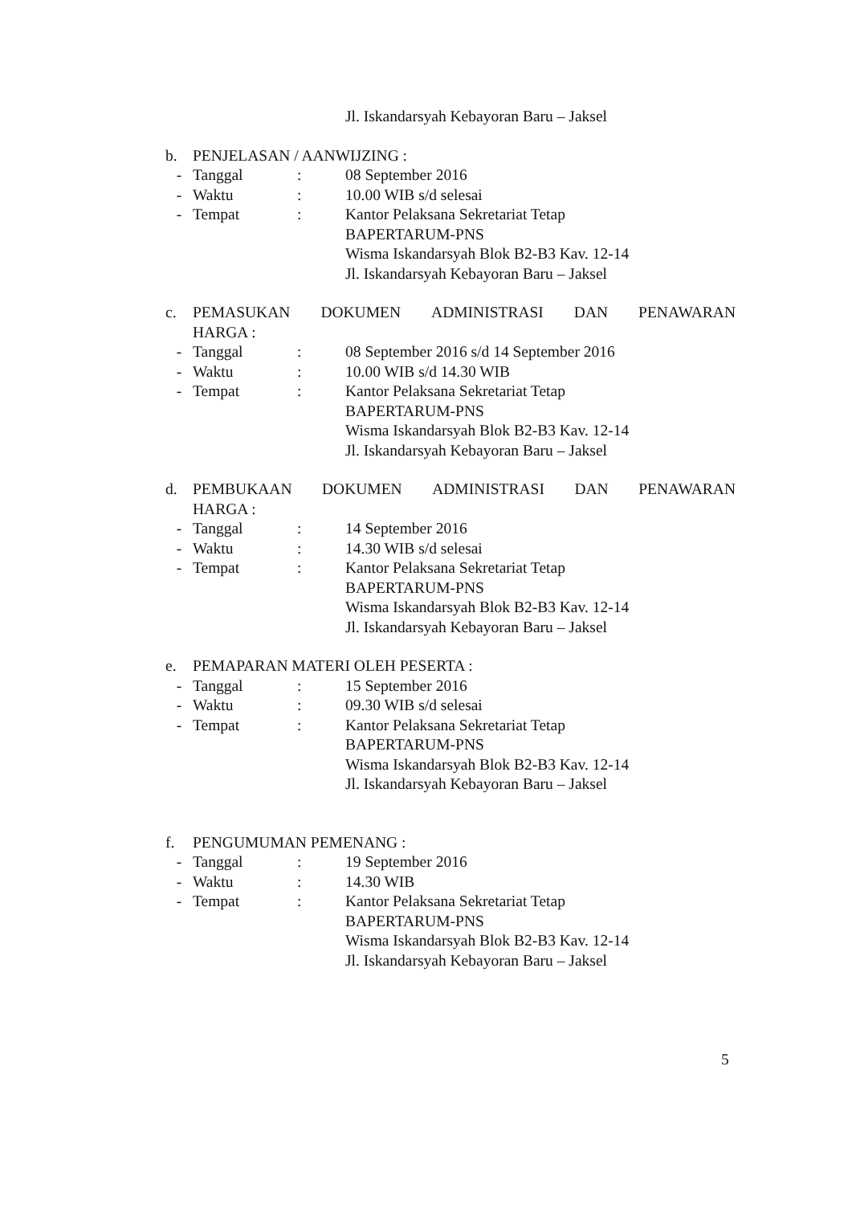Jl. Iskandarsyah Kebayoran Baru – Jaksel
b. PENJELASAN / AANWIJZING :
- Tanggal : 08 September 2016
- Waktu : 10.00 WIB s/d selesai
- Tempat : Kantor Pelaksana Sekretariat Tetap
BAPERTARUM-PNS
Wisma Iskandarsyah Blok B2-B3 Kav. 12-14
Jl. Iskandarsyah Kebayoran Baru – Jaksel
c. PEMASUKAN DOKUMEN ADMINISTRASI DAN PENAWARAN
HARGA :
- Tanggal : 08 September 2016 s/d 14 September 2016
- Waktu : 10.00 WIB s/d 14.30 WIB
- Tempat : Kantor Pelaksana Sekretariat Tetap
BAPERTARUM-PNS
Wisma Iskandarsyah Blok B2-B3 Kav. 12-14
Jl. Iskandarsyah Kebayoran Baru – Jaksel
d. PEMBUKAAN DOKUMEN ADMINISTRASI DAN PENAWARAN
HARGA :
- Tanggal : 14 September 2016
- Waktu : 14.30 WIB s/d selesai
- Tempat : Kantor Pelaksana Sekretariat Tetap
BAPERTARUM-PNS
Wisma Iskandarsyah Blok B2-B3 Kav. 12-14
Jl. Iskandarsyah Kebayoran Baru – Jaksel
e. PEMAPARAN MATERI OLEH PESERTA :
- Tanggal : 15 September 2016
- Waktu : 09.30 WIB s/d selesai
- Tempat : Kantor Pelaksana Sekretariat Tetap
BAPERTARUM-PNS
Wisma Iskandarsyah Blok B2-B3 Kav. 12-14
Jl. Iskandarsyah Kebayoran Baru – Jaksel
f. PENGUMUMAN PEMENANG :
- Tanggal : 19 September 2016
- Waktu : 14.30 WIB
- Tempat : Kantor Pelaksana Sekretariat Tetap
BAPERTARUM-PNS
Wisma Iskandarsyah Blok B2-B3 Kav. 12-14
Jl. Iskandarsyah Kebayoran Baru – Jaksel
5